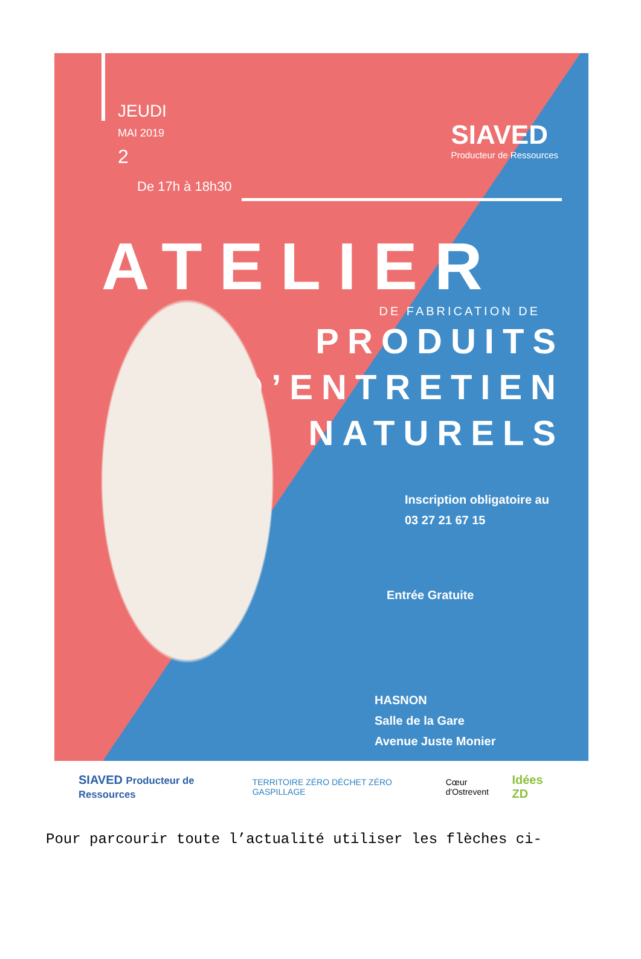JEUDI
MAI 2019
2
De 17h à 18h30
SIAVED
Producteur de Ressources
ATELIER
DE FABRICATION DE
PRODUITS
D’ENTRETIEN
NATURELS
Inscription obligatoire au
03 27 21 67 15
Entrée Gratuite
HASNON
Salle de la Gare
Avenue Juste Monier
SIAVED Producteur de Ressources TERRITOIRE ZÉRO DÉCHET ZÉRO GASPILLAGE Cœur d'Ostrevent Idées ZD
Pour parcourir toute l’actualité utiliser les flèches ci-